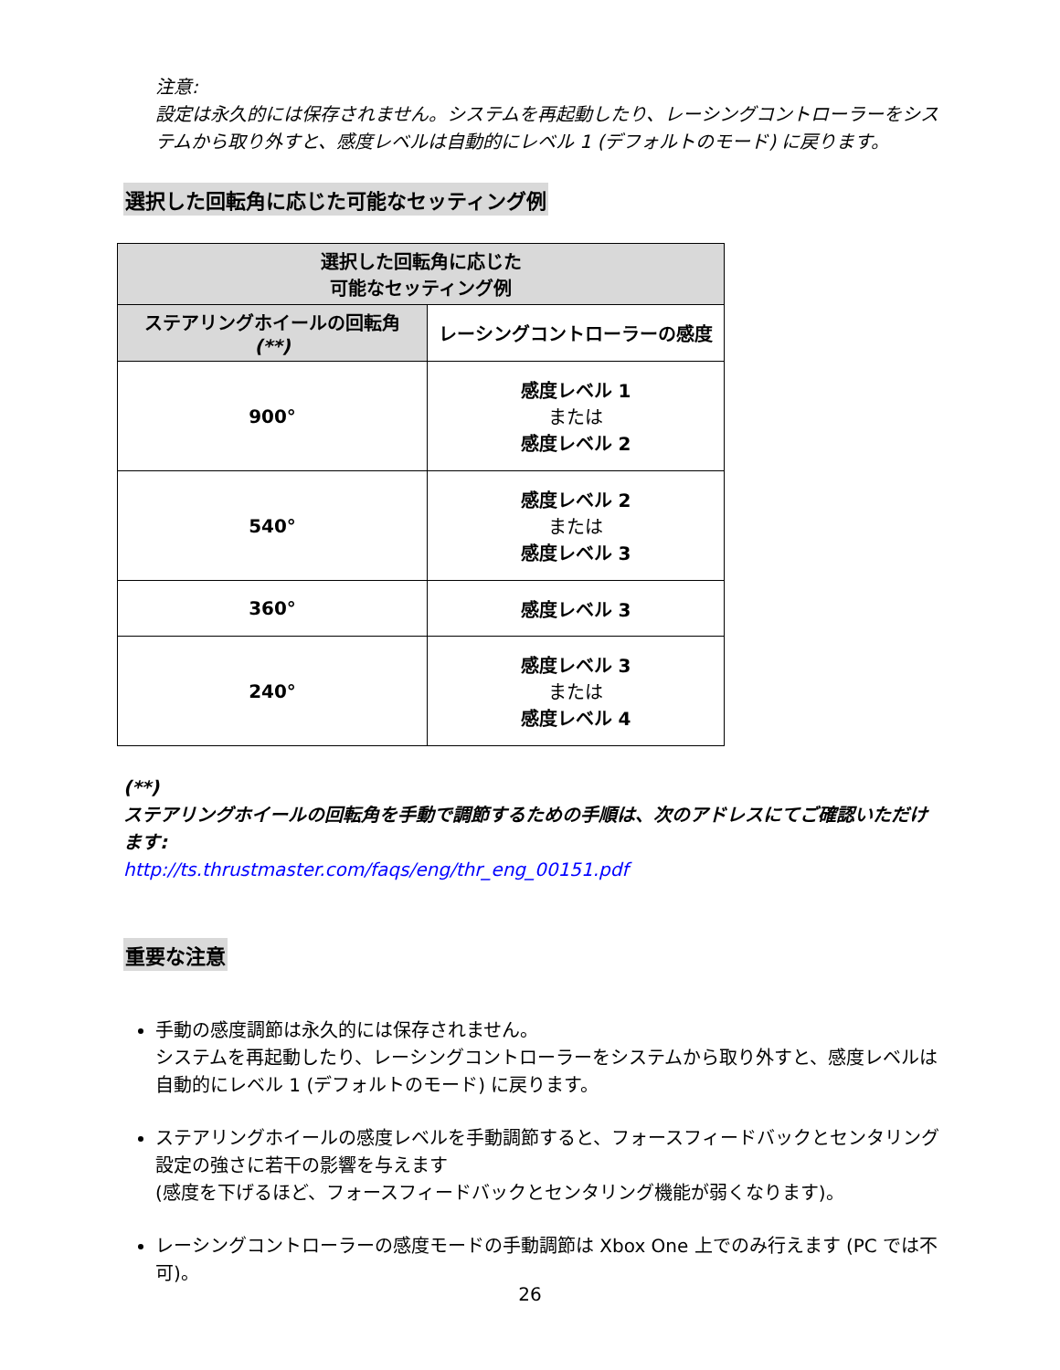注意:
設定は永久的には保存されません。システムを再起動したり、レーシングコントローラーをシステムから取り外すと、感度レベルは自動的にレベル 1 (デフォルトのモード) に戻ります。
選択した回転角に応じた可能なセッティング例
| 選択した回転角に応じた 可能なセッティング例 | |
| --- | --- |
| ステアリングホイールの回転角 (**) | レーシングコントローラーの感度 |
| 900° | 感度レベル 1 または 感度レベル 2 |
| 540° | 感度レベル 2 または 感度レベル 3 |
| 360° | 感度レベル 3 |
| 240° | 感度レベル 3 または 感度レベル 4 |
(**)
ステアリングホイールの回転角を手動で調節するための手順は、次のアドレスにてご確認いただけます:
http://ts.thrustmaster.com/faqs/eng/thr_eng_00151.pdf
重要な注意
手動の感度調節は永久的には保存されません。
システムを再起動したり、レーシングコントローラーをシステムから取り外すと、感度レベルは自動的にレベル 1 (デフォルトのモード) に戻ります。
ステアリングホイールの感度レベルを手動調節すると、フォースフィードバックとセンタリング設定の強さに若干の影響を与えます
(感度を下げるほど、フォースフィードバックとセンタリング機能が弱くなります)。
レーシングコントローラーの感度モードの手動調節は Xbox One 上でのみ行えます (PC では不可)。
26